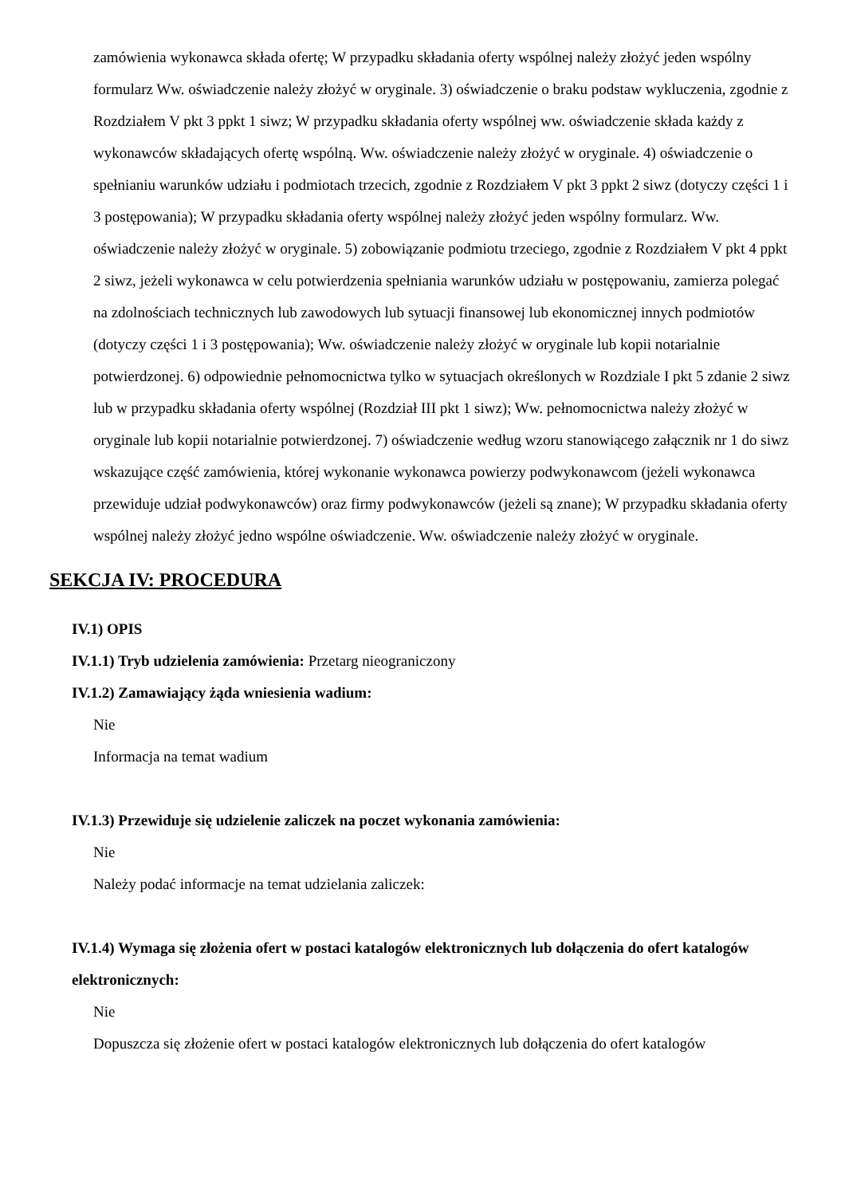zamówienia wykonawca składa ofertę; W przypadku składania oferty wspólnej należy złożyć jeden wspólny formularz Ww. oświadczenie należy złożyć w oryginale. 3) oświadczenie o braku podstaw wykluczenia, zgodnie z Rozdziałem V pkt 3 ppkt 1 siwz; W przypadku składania oferty wspólnej ww. oświadczenie składa każdy z wykonawców składających ofertę wspólną. Ww. oświadczenie należy złożyć w oryginale. 4) oświadczenie o spełnianiu warunków udziału i podmiotach trzecich, zgodnie z Rozdziałem V pkt 3 ppkt 2 siwz (dotyczy części 1 i 3 postępowania); W przypadku składania oferty wspólnej należy złożyć jeden wspólny formularz. Ww. oświadczenie należy złożyć w oryginale. 5) zobowiązanie podmiotu trzeciego, zgodnie z Rozdziałem V pkt 4 ppkt 2 siwz, jeżeli wykonawca w celu potwierdzenia spełniania warunków udziału w postępowaniu, zamierza polegać na zdolnościach technicznych lub zawodowych lub sytuacji finansowej lub ekonomicznej innych podmiotów (dotyczy części 1 i 3 postępowania); Ww. oświadczenie należy złożyć w oryginale lub kopii notarialnie potwierdzonej. 6) odpowiednie pełnomocnictwa tylko w sytuacjach określonych w Rozdziale I pkt 5 zdanie 2 siwz lub w przypadku składania oferty wspólnej (Rozdział III pkt 1 siwz); Ww. pełnomocnictwa należy złożyć w oryginale lub kopii notarialnie potwierdzonej. 7) oświadczenie według wzoru stanowiącego załącznik nr 1 do siwz wskazujące część zamówienia, której wykonanie wykonawca powierzy podwykonawcom (jeżeli wykonawca przewiduje udział podwykonawców) oraz firmy podwykonawców (jeżeli są znane); W przypadku składania oferty wspólnej należy złożyć jedno wspólne oświadczenie. Ww. oświadczenie należy złożyć w oryginale.
SEKCJA IV: PROCEDURA
IV.1) OPIS
IV.1.1) Tryb udzielenia zamówienia: Przetarg nieograniczony
IV.1.2) Zamawiający żąda wniesienia wadium:
Nie
Informacja na temat wadium
IV.1.3) Przewiduje się udzielenie zaliczek na poczet wykonania zamówienia:
Nie
Należy podać informacje na temat udzielania zaliczek:
IV.1.4) Wymaga się złożenia ofert w postaci katalogów elektronicznych lub dołączenia do ofert katalogów elektronicznych:
Nie
Dopuszcza się złożenie ofert w postaci katalogów elektronicznych lub dołączenia do ofert katalogów